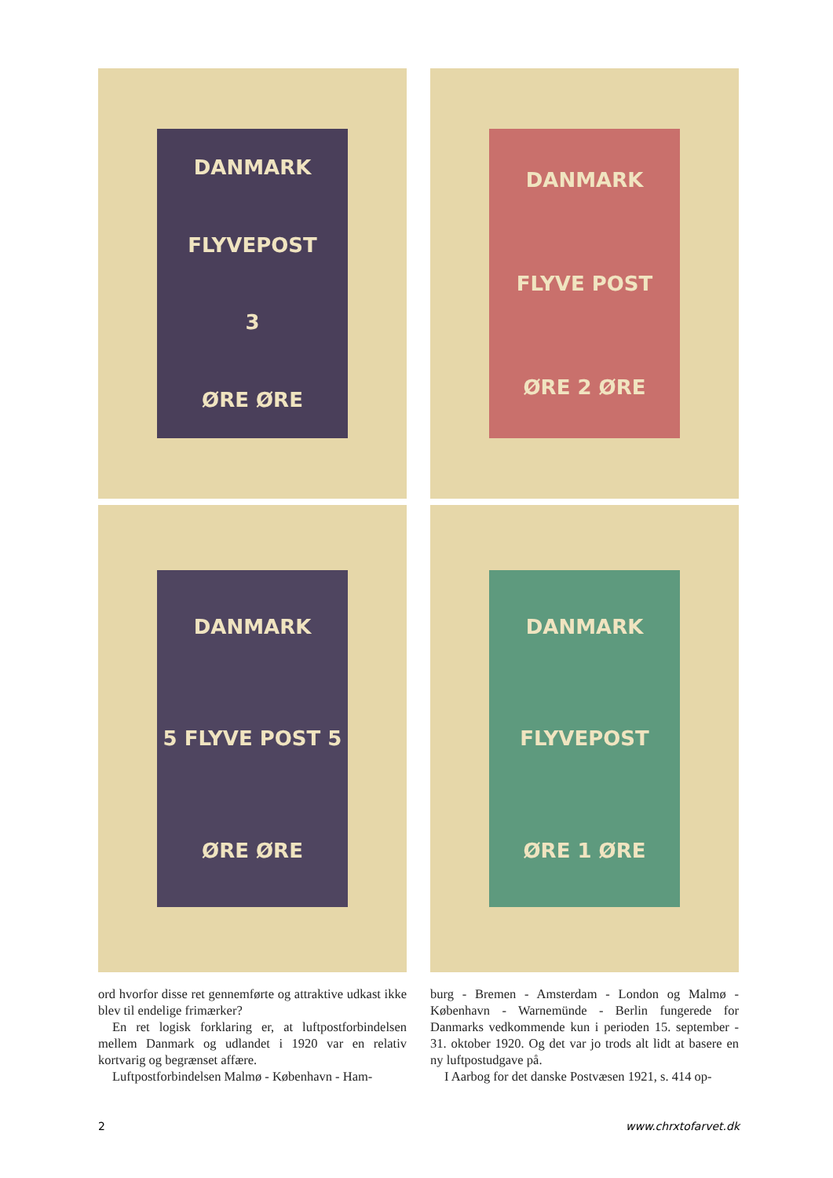DANMARK
FLYVEPOST
3
ØRE ØRE
DANMARK
FLYVE POST
ØRE 2 ØRE
DANMARK
5 FLYVE POST 5
ØRE ØRE
DANMARK
FLYVEPOST
ØRE 1 ØRE
ord hvorfor disse ret gennemførte og attraktive udkast ikke blev til endelige frimærker?
En ret logisk forklaring er, at luftpostforbindelsen mellem Danmark og udlandet i 1920 var en relativ kortvarig og begrænset affære.
Luftpostforbindelsen Malmø - København - Ham-
burg - Bremen - Amsterdam - London og Malmø - København - Warnemünde - Berlin fungerede for Danmarks vedkommende kun i perioden 15. september - 31. oktober 1920. Og det var jo trods alt lidt at basere en ny luftpostudgave på.
I Aarbog for det danske Postvæsen 1921, s. 414 op-
2 www.chrxtofarvet.dk